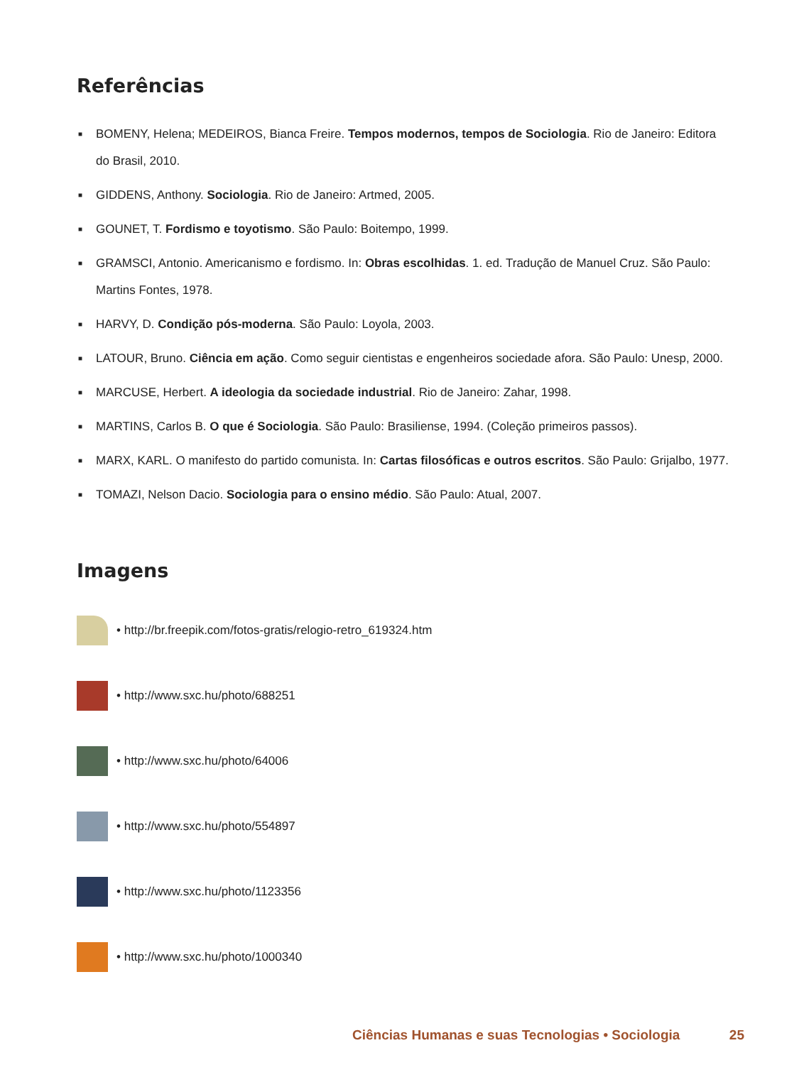Referências
■ BOMENY, Helena; MEDEIROS, Bianca Freire. Tempos modernos, tempos de Sociologia. Rio de Janeiro: Editora do Brasil, 2010.
■ GIDDENS, Anthony. Sociologia. Rio de Janeiro: Artmed, 2005.
■ GOUNET, T. Fordismo e toyotismo. São Paulo: Boitempo, 1999.
■ GRAMSCI, Antonio. Americanismo e fordismo. In: Obras escolhidas. 1. ed. Tradução de Manuel Cruz. São Paulo: Martins Fontes, 1978.
■ HARVY, D. Condição pós-moderna. São Paulo: Loyola, 2003.
■ LATOUR, Bruno. Ciência em ação. Como seguir cientistas e engenheiros sociedade afora. São Paulo: Unesp, 2000.
■ MARCUSE, Herbert. A ideologia da sociedade industrial. Rio de Janeiro: Zahar, 1998.
■ MARTINS, Carlos B. O que é Sociologia. São Paulo: Brasiliense, 1994. (Coleção primeiros passos).
■ MARX, KARL. O manifesto do partido comunista. In: Cartas filosóficas e outros escritos. São Paulo: Grijalbo, 1977.
■ TOMAZI, Nelson Dacio. Sociologia para o ensino médio. São Paulo: Atual, 2007.
Imagens
• http://br.freepik.com/fotos-gratis/relogio-retro_619324.htm
• http://www.sxc.hu/photo/688251
• http://www.sxc.hu/photo/64006
• http://www.sxc.hu/photo/554897
• http://www.sxc.hu/photo/1123356
• http://www.sxc.hu/photo/1000340
Ciências Humanas e suas Tecnologias • Sociologia 25